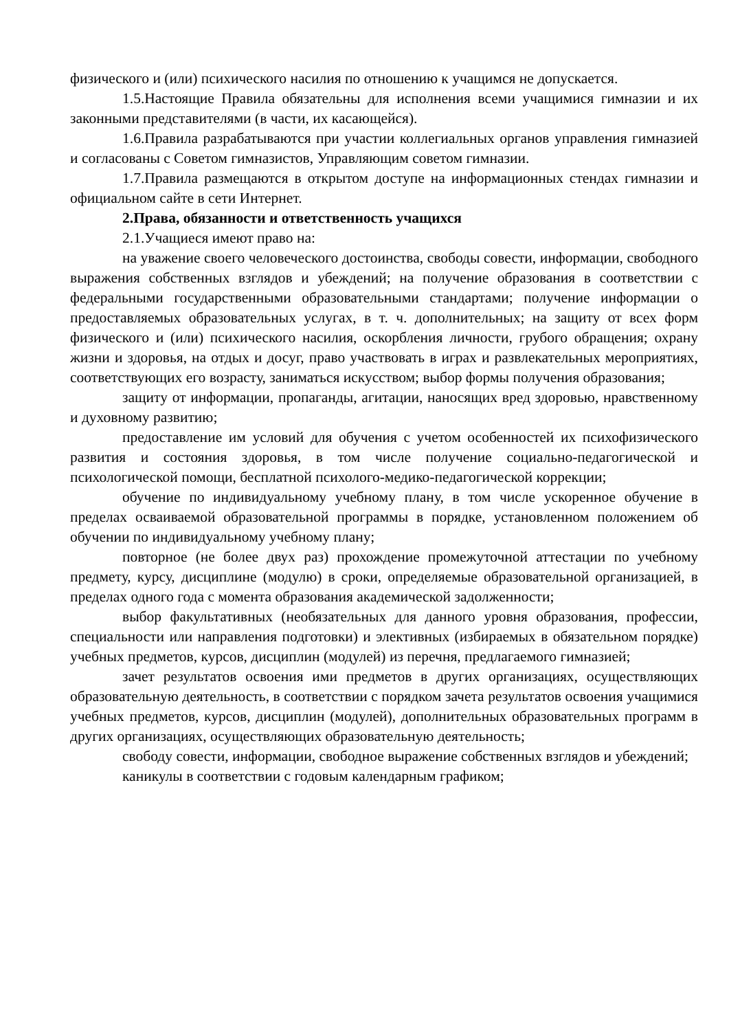физического и (или) психического насилия по отношению к учащимся не допускается.
1.5.Настоящие Правила обязательны для исполнения всеми учащимися гимназии и их законными представителями (в части, их касающейся).
1.6.Правила разрабатываются при участии коллегиальных органов управления гимназией и согласованы с Советом гимназистов, Управляющим советом гимназии.
1.7.Правила размещаются в открытом доступе на информационных стендах гимназии и официальном сайте в сети Интернет.
2.Права, обязанности и ответственность учащихся
2.1.Учащиеся имеют право на:
на уважение своего человеческого достоинства, свободы совести, информации, свободного выражения собственных взглядов и убеждений; на получение образования в соответствии с федеральными государственными образовательными стандартами; получение информации о предоставляемых образовательных услугах, в т. ч. дополнительных; на защиту от всех форм физического и (или) психического насилия, оскорбления личности, грубого обращения; охрану жизни и здоровья, на отдых и досуг, право участвовать в играх и развлекательных мероприятиях, соответствующих его возрасту, заниматься искусством; выбор формы получения образования;
защиту от информации, пропаганды, агитации, наносящих вред здоровью, нравственному и духовному развитию;
предоставление им условий для обучения с учетом особенностей их психофизического развития и состояния здоровья, в том числе получение социально-педагогической и психологической помощи, бесплатной психолого-медико-педагогической коррекции;
обучение по индивидуальному учебному плану, в том числе ускоренное обучение в пределах осваиваемой образовательной программы в порядке, установленном положением об обучении по индивидуальному учебному плану;
повторное (не более двух раз) прохождение промежуточной аттестации по учебному предмету, курсу, дисциплине (модулю) в сроки, определяемые образовательной организацией, в пределах одного года с момента образования академической задолженности;
выбор факультативных (необязательных для данного уровня образования, профессии, специальности или направления подготовки) и элективных (избираемых в обязательном порядке) учебных предметов, курсов, дисциплин (модулей) из перечня, предлагаемого гимназией;
зачет результатов освоения ими предметов в других организациях, осуществляющих образовательную деятельность, в соответствии с порядком зачета результатов освоения учащимися учебных предметов, курсов, дисциплин (модулей), дополнительных образовательных программ в других организациях, осуществляющих образовательную деятельность;
свободу совести, информации, свободное выражение собственных взглядов и убеждений;
каникулы в соответствии с годовым календарным графиком;